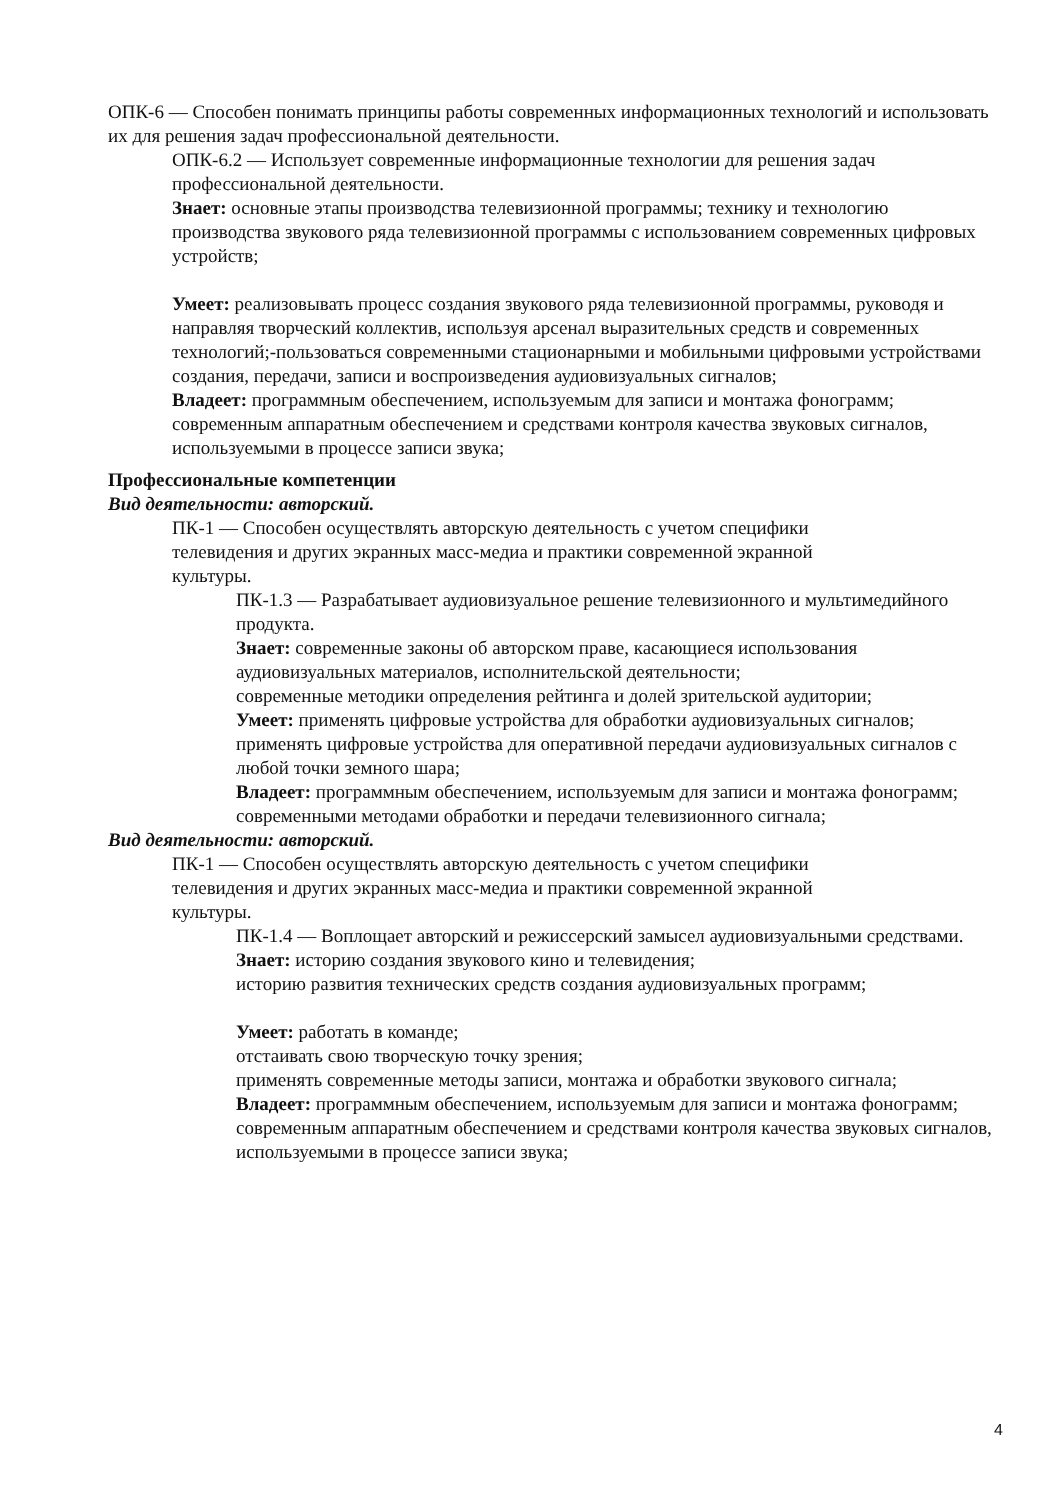ОПК-6 — Способен понимать принципы работы современных информационных технологий и использовать их для решения задач профессиональной деятельности.
ОПК-6.2 — Использует современные информационные технологии для решения задач профессиональной деятельности.
Знает: основные этапы производства телевизионной программы; технику и технологию производства звукового ряда телевизионной программы с использованием современных цифровых устройств;
Умеет: реализовывать процесс создания звукового ряда телевизионной программы, руководя и направляя творческий коллектив, используя арсенал выразительных средств и современных технологий;-пользоваться современными стационарными и мобильными цифровыми устройствами создания, передачи, записи и воспроизведения аудиовизуальных сигналов;
Владеет: программным обеспечением, используемым для записи и монтажа фонограмм; современным аппаратным обеспечением и средствами контроля качества звуковых сигналов, используемыми в процессе записи звука;
Профессиональные компетенции
Вид деятельности: авторский.
ПК-1 — Способен осуществлять авторскую деятельность с учетом специфики телевидения и других экранных масс-медиа и практики современной экранной культуры.
ПК-1.3 — Разрабатывает аудиовизуальное решение телевизионного и мультимедийного продукта.
Знает: современные законы об авторском праве, касающиеся использования аудиовизуальных материалов, исполнительской деятельности;
современные методики определения рейтинга и долей зрительской аудитории;
Умеет: применять цифровые устройства для обработки аудиовизуальных сигналов;
применять цифровые устройства для оперативной передачи аудиовизуальных сигналов с любой точки земного шара;
Владеет: программным обеспечением, используемым для записи и монтажа фонограмм;
современными методами обработки и передачи телевизионного сигнала;
Вид деятельности: авторский.
ПК-1 — Способен осуществлять авторскую деятельность с учетом специфики телевидения и других экранных масс-медиа и практики современной экранной культуры.
ПК-1.4 — Воплощает авторский и режиссерский замысел аудиовизуальными средствами.
Знает: историю создания звукового кино и телевидения;
историю развития технических средств создания аудиовизуальных программ;
Умеет: работать в команде;
отстаивать свою творческую точку зрения;
применять современные методы записи, монтажа и обработки звукового сигнала;
Владеет: программным обеспечением, используемым для записи и монтажа фонограмм;
современным аппаратным обеспечением и средствами контроля качества звуковых сигналов, используемыми в процессе записи звука;
4